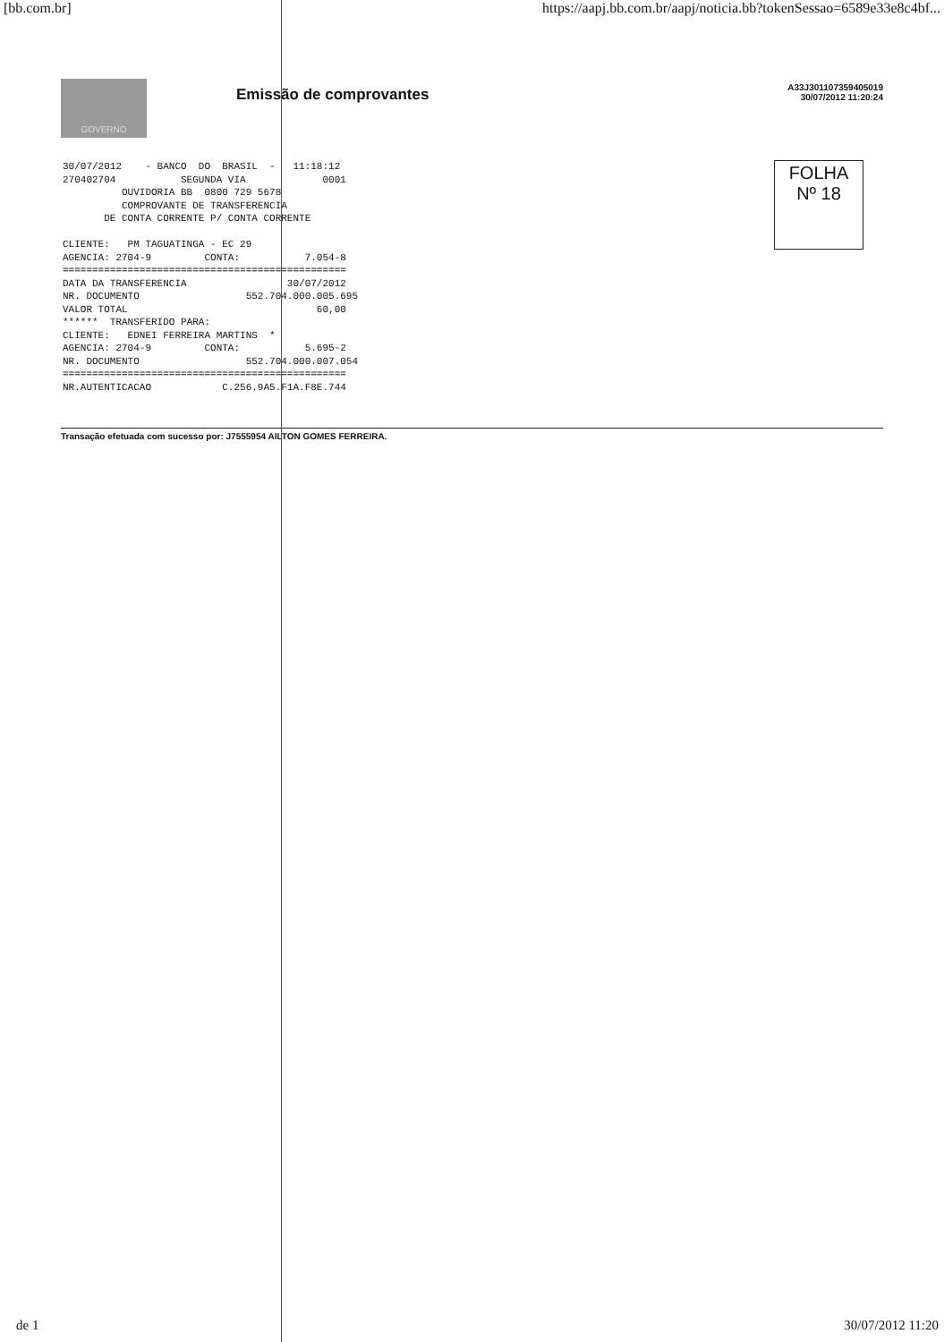[bb.com.br] https://aapj.bb.com.br/aapj/noticia.bb?tokenSessao=6589e33e8c4bf...
GOVERNO
Emissão de comprovantes
A33J301107359405019
30/07/2012 11:20:24
30/07/2012    - BANCO  DO  BRASIL  -   11:18:12
270402704           SEGUNDA VIA             0001
          OUVIDORIA BB  0800 729 5678
          COMPROVANTE DE TRANSFERENCIA
       DE CONTA CORRENTE P/ CONTA CORRENTE

CLIENTE:   PM TAGUATINGA - EC 29
AGENCIA: 2704-9         CONTA:           7.054-8
================================================
DATA DA TRANSFERENCIA                 30/07/2012
NR. DOCUMENTO                  552.704.000.005.695
VALOR TOTAL                                60,00
******  TRANSFERIDO PARA:
CLIENTE:   EDNEI FERREIRA MARTINS  *
AGENCIA: 2704-9         CONTA:           5.695-2
NR. DOCUMENTO                  552.704.000.007.054
================================================
NR.AUTENTICACAO            C.256.9A5.F1A.F8E.744
FOLHA
Nº 18
Transação efetuada com sucesso por: J7555954 AILTON GOMES FERREIRA.
de 1 30/07/2012 11:20